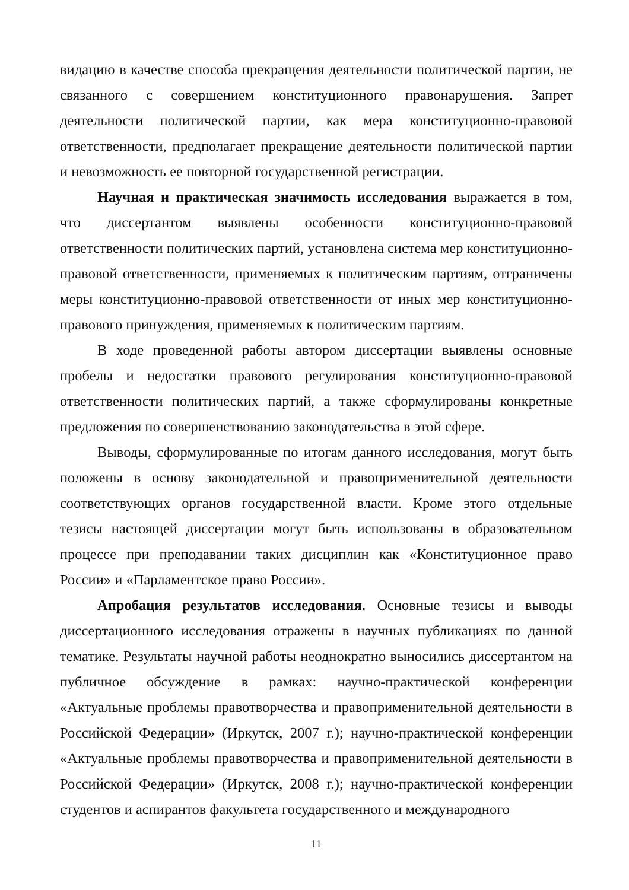видацию в качестве способа прекращения деятельности политической партии, не связанного с совершением конституционного правонарушения. Запрет деятельности политической партии, как мера конституционно-правовой ответственности, предполагает прекращение деятельности политической партии и невозможность ее повторной государственной регистрации.
Научная и практическая значимость исследования выражается в том, что диссертантом выявлены особенности конституционно-правовой ответственности политических партий, установлена система мер конституционно-правовой ответственности, применяемых к политическим партиям, отграничены меры конституционно-правовой ответственности от иных мер конституционно-правового принуждения, применяемых к политическим партиям.
В ходе проведенной работы автором диссертации выявлены основные пробелы и недостатки правового регулирования конституционно-правовой ответственности политических партий, а также сформулированы конкретные предложения по совершенствованию законодательства в этой сфере.
Выводы, сформулированные по итогам данного исследования, могут быть положены в основу законодательной и правоприменительной деятельности соответствующих органов государственной власти. Кроме этого отдельные тезисы настоящей диссертации могут быть использованы в образовательном процессе при преподавании таких дисциплин как «Конституционное право России» и «Парламентское право России».
Апробация результатов исследования. Основные тезисы и выводы диссертационного исследования отражены в научных публикациях по данной тематике. Результаты научной работы неоднократно выносились диссертантом на публичное обсуждение в рамках: научно-практической конференции «Актуальные проблемы правотворчества и правоприменительной деятельности в Российской Федерации» (Иркутск, 2007 г.); научно-практической конференции «Актуальные проблемы правотворчества и правоприменительной деятельности в Российской Федерации» (Иркутск, 2008 г.); научно-практической конференции студентов и аспирантов факультета государственного и международного
11